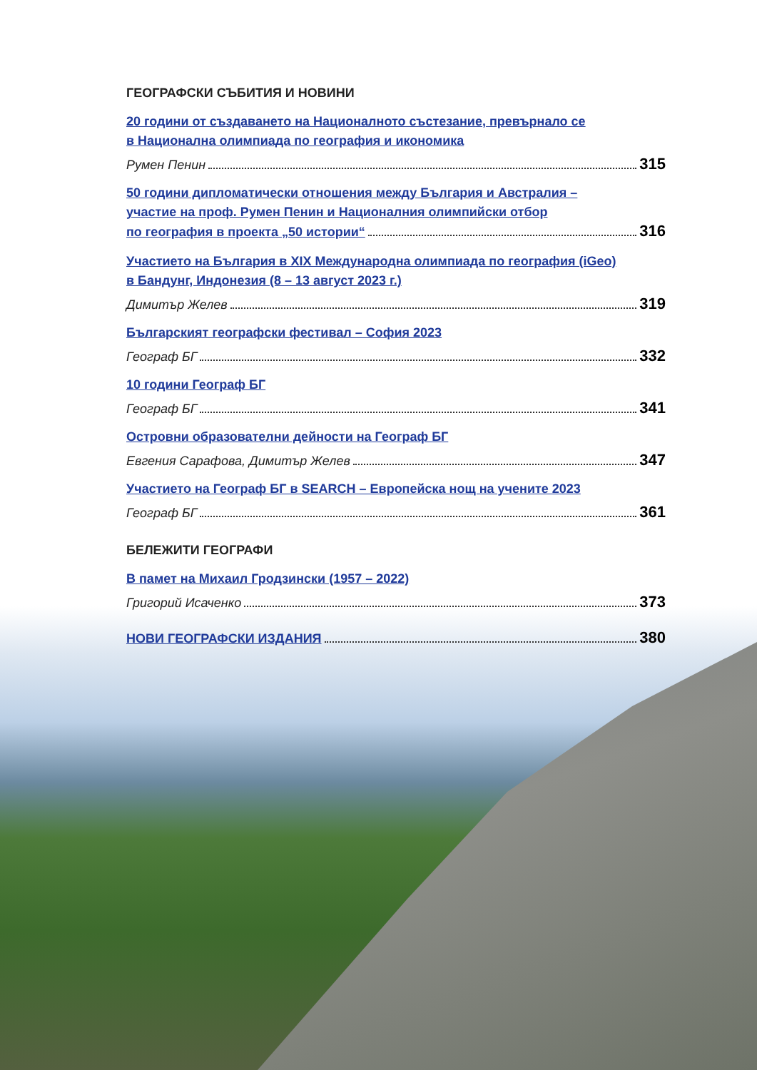ГЕОГРАФСКИ СЪБИТИЯ И НОВИНИ
20 години от създаването на Националното състезание, превърнало се
в Национална олимпиада по география и икономика
Румен Пенин 315
50 години дипломатически отношения между България и Австралия –
участие на проф. Румен Пенин и Националния олимпийски отбор
по география в проекта „50 истории“ 316
Участието на България в XIX Международна олимпиада по география (iGeo)
в Бандунг, Индонезия (8 – 13 август 2023 г.)
Димитър Желев 319
Българският географски фестивал – София 2023
Географ БГ 332
10 години Географ БГ
Географ БГ 341
Островни образователни дейности на Географ БГ
Евгения Сарафова, Димитър Желев 347
Участието на Географ БГ в SEARCH – Европейска нощ на учените 2023
Географ БГ 361
БЕЛЕЖИТИ ГЕОГРАФИ
В памет на Михаил Гродзински (1957 – 2022)
Григорий Исаченко 373
НОВИ ГЕОГРАФСКИ ИЗДАНИЯ 380